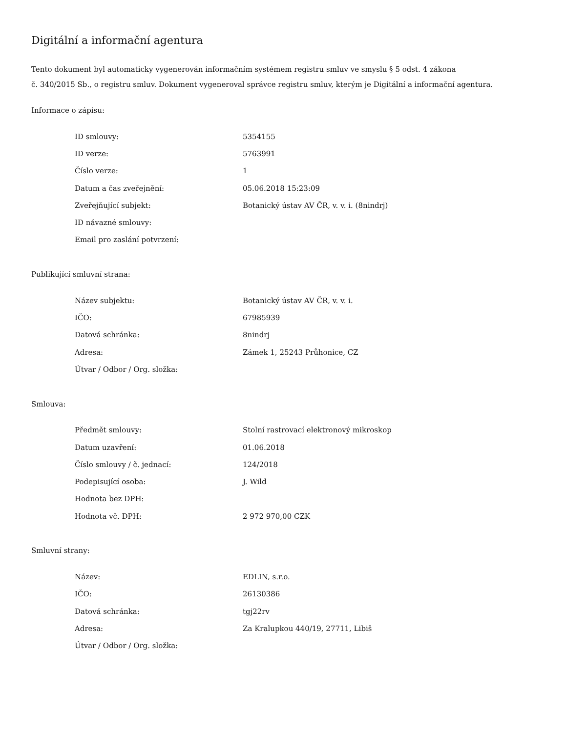Digitální a informační agentura
Tento dokument byl automaticky vygenerován informačním systémem registru smluv ve smyslu § 5 odst. 4 zákona
č. 340/2015 Sb., o registru smluv. Dokument vygeneroval správce registru smluv, kterým je Digitální a informační agentura.
Informace o zápisu:
| ID smlouvy: | 5354155 |
| ID verze: | 5763991 |
| Číslo verze: | 1 |
| Datum a čas zveřejnění: | 05.06.2018 15:23:09 |
| Zveřejňující subjekt: | Botanický ústav AV ČR, v. v. i. (8nindrj) |
| ID návazné smlouvy: | |
| Email pro zaslání potvrzení: | |
Publikující smluvní strana:
| Název subjektu: | Botanický ústav AV ČR, v. v. i. |
| IČO: | 67985939 |
| Datová schránka: | 8nindrj |
| Adresa: | Zámek 1, 25243 Průhonice, CZ |
| Útvar / Odbor / Org. složka: | |
Smlouva:
| Předmět smlouvy: | Stolní rastrovací elektronový mikroskop |
| Datum uzavření: | 01.06.2018 |
| Číslo smlouvy / č. jednací: | 124/2018 |
| Podepisující osoba: | J. Wild |
| Hodnota bez DPH: | |
| Hodnota vč. DPH: | 2 972 970,00 CZK |
Smluvní strany:
| Název: | EDLIN, s.r.o. |
| IČO: | 26130386 |
| Datová schránka: | tgj22rv |
| Adresa: | Za Kralupkou 440/19, 27711, Libiš |
| Útvar / Odbor / Org. složka: | |